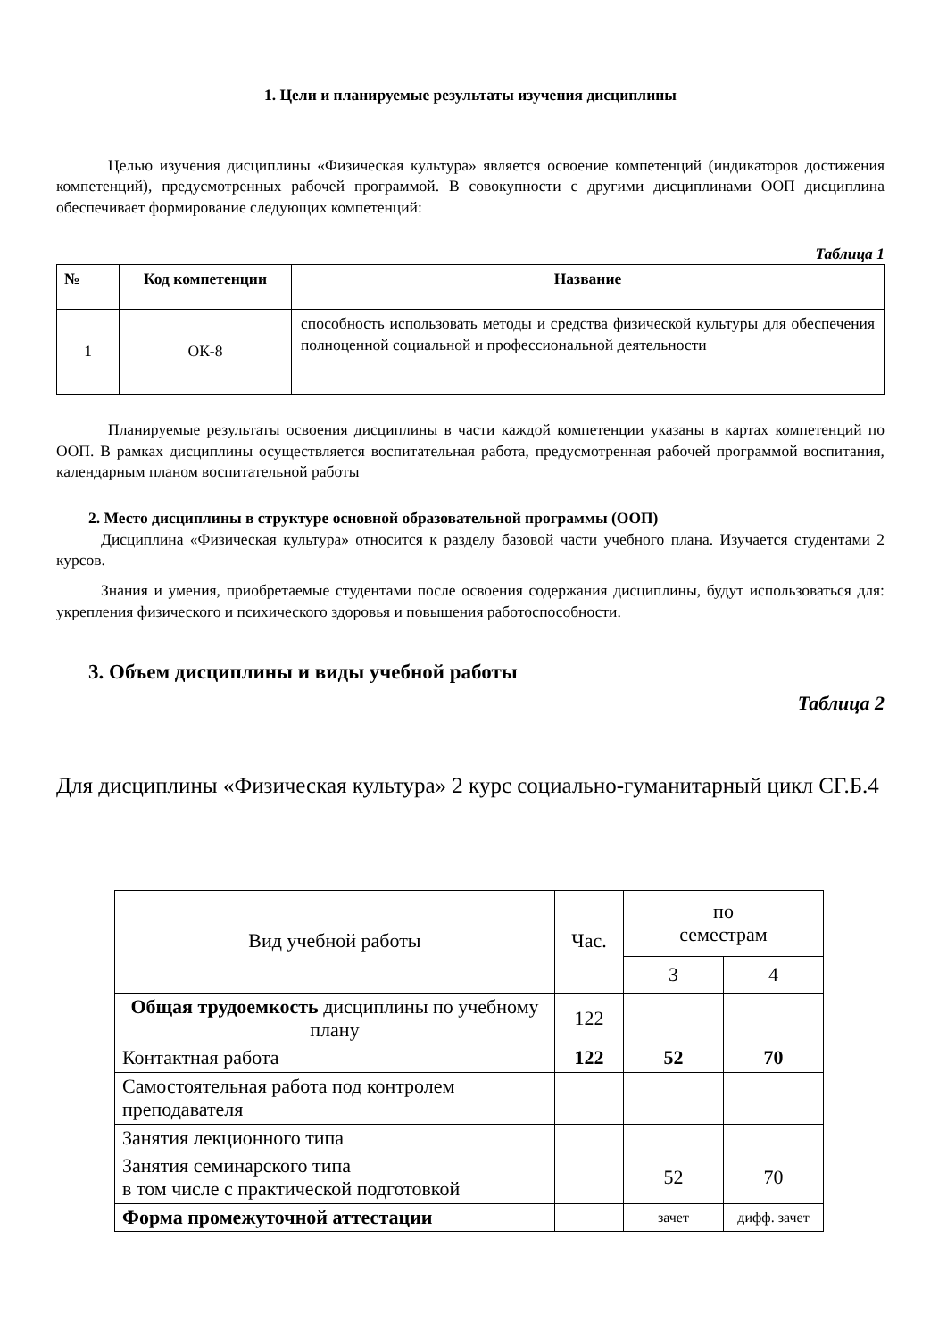1. Цели и планируемые результаты изучения дисциплины
Целью изучения дисциплины «Физическая культура» является освоение компетенций (индикаторов достижения компетенций), предусмотренных рабочей программой. В совокупности с другими дисциплинами ООП дисциплина обеспечивает формирование следующих компетенций:
Таблица 1
| № | Код компетенции | Название |
| --- | --- | --- |
| 1 | ОК-8 | способность использовать методы и средства физической культуры для обеспечения полноценной социальной и профессиональной деятельности |
Планируемые результаты освоения дисциплины в части каждой компетенции указаны в картах компетенций по ООП. В рамках дисциплины осуществляется воспитательная работа, предусмотренная рабочей программой воспитания, календарным планом воспитательной работы
2. Место дисциплины в структуре основной образовательной программы (ООП)
Дисциплина «Физическая культура» относится к разделу базовой части учебного плана. Изучается студентами 2 курсов.
Знания и умения, приобретаемые студентами после освоения содержания дисциплины, будут использоваться для: укрепления физического и психического здоровья и повышения работоспособности.
3. Объем дисциплины и виды учебной работы
Таблица 2
Для дисциплины «Физическая культура» 2 курс социально-гуманитарный цикл СГ.Б.4
| Вид учебной работы | Час. | по семестрам | |
| | | 3 | 4 |
| Общая трудоемкость дисциплины по учебному плану | 122 | | |
| Контактная работа | 122 | 52 | 70 |
| Самостоятельная работа под контролем преподавателя | | | |
| Занятия лекционного типа | | | |
| Занятия семинарского типа в том числе с практической подготовкой | | 52 | 70 |
| Форма промежуточной аттестации | | зачет | дифф. зачет |